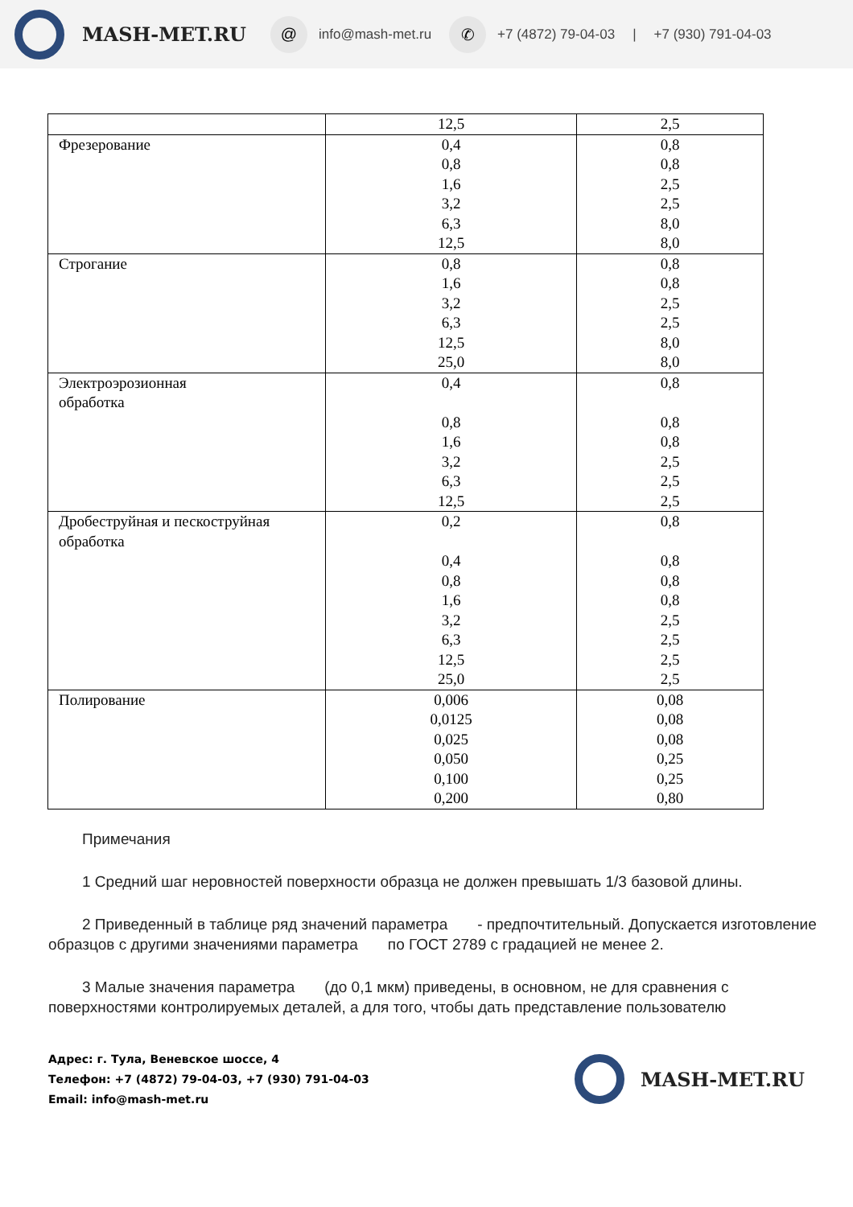MASH-MET.RU @ info@mash-met.ru ✆ +7 (4872) 79-04-03 | +7 (930) 791-04-03
| | 12,5 | 2,5 |
| Фрезерование | 0,4 0,8 1,6 3,2 6,3 12,5 | 0,8 0,8 2,5 2,5 8,0 8,0 |
| Строгание | 0,8 1,6 3,2 6,3 12,5 25,0 | 0,8 0,8 2,5 2,5 8,0 8,0 |
| Электроэрозионная обработка | 0,4 0,8 1,6 3,2 6,3 12,5 | 0,8 0,8 0,8 2,5 2,5 2,5 |
| Дробеструйная и пескоструйная обработка | 0,2 0,4 0,8 1,6 3,2 6,3 12,5 25,0 | 0,8 0,8 0,8 0,8 2,5 2,5 2,5 2,5 |
| Полирование | 0,006 0,0125 0,025 0,050 0,100 0,200 | 0,08 0,08 0,08 0,25 0,25 0,80 |
Примечания
1 Средний шаг неровностей поверхности образца не должен превышать 1/3 базовой длины.
2 Приведенный в таблице ряд значений параметра - предпочтительный. Допускается изготовление образцов с другими значениями параметра по ГОСТ 2789 с градацией не менее 2.
3 Малые значения параметра (до 0,1 мкм) приведены, в основном, не для сравнения с поверхностями контролируемых деталей, а для того, чтобы дать представление пользователю
Адрес: г. Тула, Веневское шоссе, 4
Телефон: +7 (4872) 79-04-03, +7 (930) 791-04-03
Email: info@mash-met.ru
MASH-MET.RU